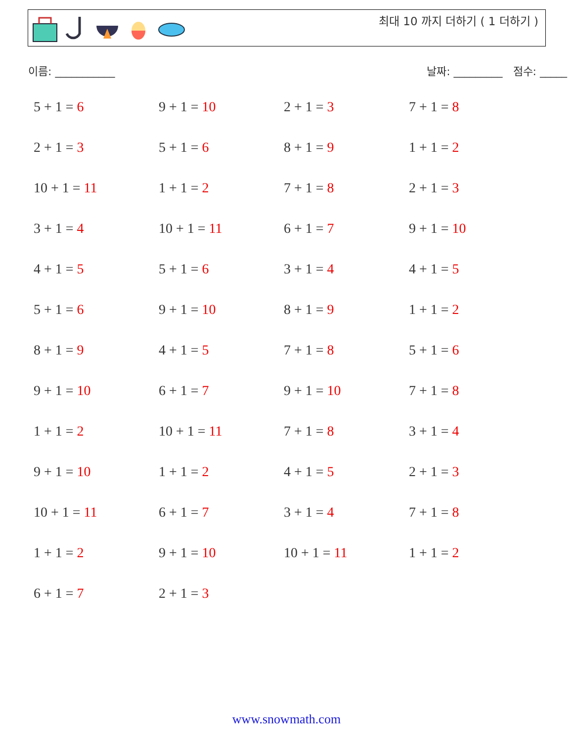최대 10 까지 더하기 ( 1 더하기 )
이름: ___________ 날짜: _________ 점수: _____
| 5 + 1 = 6 | 9 + 1 = 10 | 2 + 1 = 3 | 7 + 1 = 8 |
| 2 + 1 = 3 | 5 + 1 = 6 | 8 + 1 = 9 | 1 + 1 = 2 |
| 10 + 1 = 11 | 1 + 1 = 2 | 7 + 1 = 8 | 2 + 1 = 3 |
| 3 + 1 = 4 | 10 + 1 = 11 | 6 + 1 = 7 | 9 + 1 = 10 |
| 4 + 1 = 5 | 5 + 1 = 6 | 3 + 1 = 4 | 4 + 1 = 5 |
| 5 + 1 = 6 | 9 + 1 = 10 | 8 + 1 = 9 | 1 + 1 = 2 |
| 8 + 1 = 9 | 4 + 1 = 5 | 7 + 1 = 8 | 5 + 1 = 6 |
| 9 + 1 = 10 | 6 + 1 = 7 | 9 + 1 = 10 | 7 + 1 = 8 |
| 1 + 1 = 2 | 10 + 1 = 11 | 7 + 1 = 8 | 3 + 1 = 4 |
| 9 + 1 = 10 | 1 + 1 = 2 | 4 + 1 = 5 | 2 + 1 = 3 |
| 10 + 1 = 11 | 6 + 1 = 7 | 3 + 1 = 4 | 7 + 1 = 8 |
| 1 + 1 = 2 | 9 + 1 = 10 | 10 + 1 = 11 | 1 + 1 = 2 |
| 6 + 1 = 7 | 2 + 1 = 3 | | |
www.snowmath.com